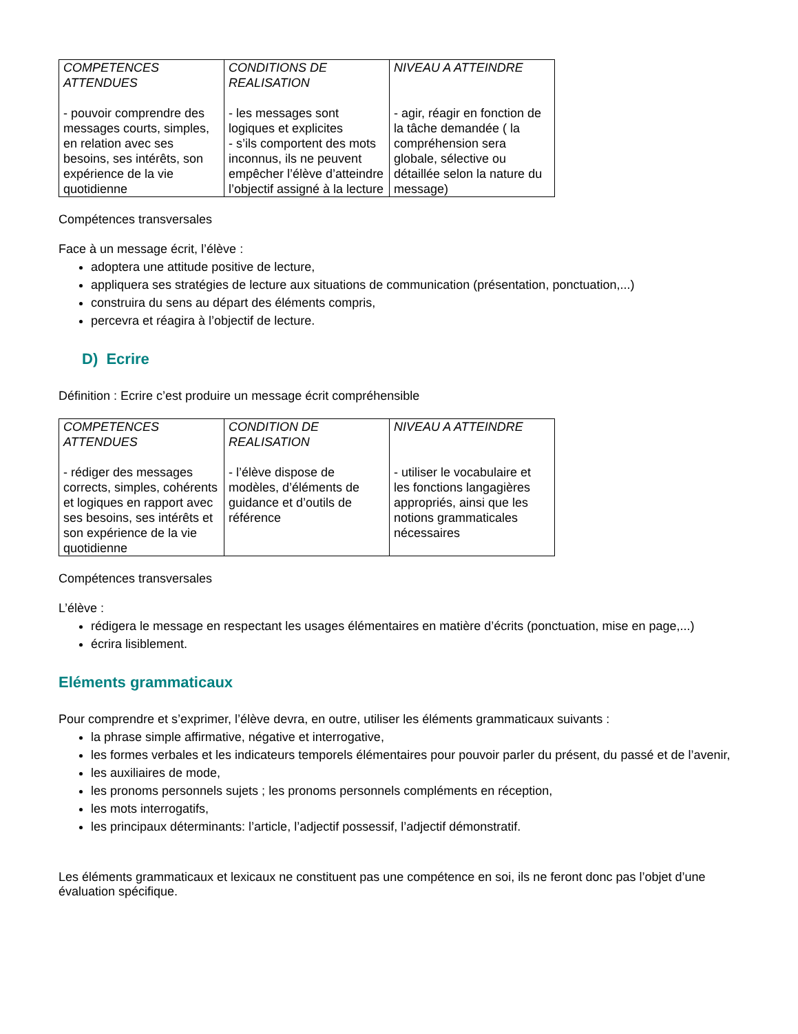| COMPETENCES ATTENDUES - pouvoir comprendre des messages courts, simples, en relation avec ses besoins, ses intérêts, son expérience de la vie quotidienne | CONDITIONS DE REALISATION - les messages sont logiques et explicites - s’ils comportent des mots inconnus, ils ne peuvent empêcher l’élève d’atteindre l’objectif assigné à la lecture | NIVEAU A ATTEINDRE - agir, réagir en fonction de la tâche demandée ( la compréhension sera globale, sélective ou détaillée selon la nature du message) |
Compétences transversales
Face à un message écrit, l’élève :
adoptera une attitude positive de lecture,
appliquera ses stratégies de lecture aux situations de communication (présentation, ponctuation,...)
construira du sens au départ des éléments compris,
percevra et réagira à l’objectif de lecture.
D) Ecrire
Définition : Ecrire c’est produire un message écrit compréhensible
| COMPETENCES ATTENDUES - rédiger des messages corrects, simples, cohérents et logiques en rapport avec ses besoins, ses intérêts et son expérience de la vie quotidienne | CONDITION DE REALISATION - l’élève dispose de modèles, d’éléments de guidance et d’outils de référence | NIVEAU A ATTEINDRE - utiliser le vocabulaire et les fonctions langagières appropriés, ainsi que les notions grammaticales nécessaires |
Compétences transversales
L’élève :
rédigera le message en respectant les usages élémentaires en matière d’écrits (ponctuation, mise en page,...)
écrira lisiblement.
Eléments grammaticaux
Pour comprendre et s’exprimer, l’élève devra, en outre, utiliser les éléments grammaticaux suivants :
la phrase simple affirmative, négative et interrogative,
les formes verbales et les indicateurs temporels élémentaires pour pouvoir parler du présent, du passé et de l’avenir,
les auxiliaires de mode,
les pronoms personnels sujets ; les pronoms personnels compléments en réception,
les mots interrogatifs,
les principaux déterminants: l’article, l’adjectif possessif, l’adjectif démonstratif.
Les éléments grammaticaux et lexicaux ne constituent pas une compétence en soi, ils ne feront donc pas l’objet d’une évaluation spécifique.